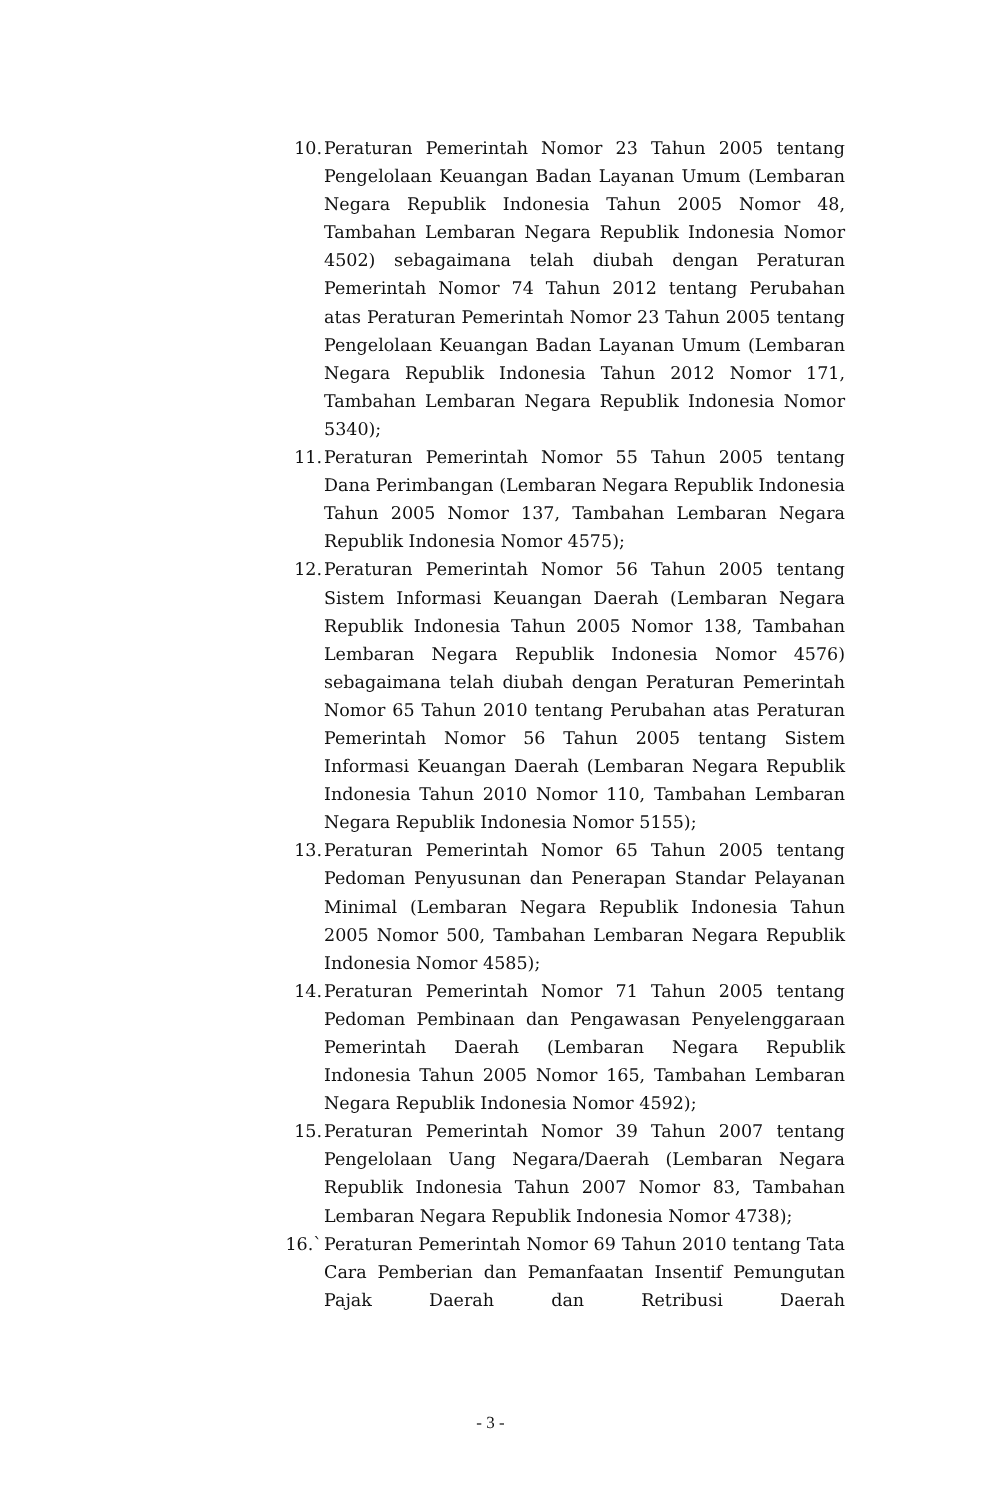10. Peraturan Pemerintah Nomor 23 Tahun 2005 tentang Pengelolaan Keuangan Badan Layanan Umum (Lembaran Negara Republik Indonesia Tahun 2005 Nomor 48, Tambahan Lembaran Negara Republik Indonesia Nomor 4502) sebagaimana telah diubah dengan Peraturan Pemerintah Nomor 74 Tahun 2012 tentang Perubahan atas Peraturan Pemerintah Nomor 23 Tahun 2005 tentang Pengelolaan Keuangan Badan Layanan Umum (Lembaran Negara Republik Indonesia Tahun 2012 Nomor 171, Tambahan Lembaran Negara Republik Indonesia Nomor 5340);
11. Peraturan Pemerintah Nomor 55 Tahun 2005 tentang Dana Perimbangan (Lembaran Negara Republik Indonesia Tahun 2005 Nomor 137, Tambahan Lembaran Negara Republik Indonesia Nomor 4575);
12. Peraturan Pemerintah Nomor 56 Tahun 2005 tentang Sistem Informasi Keuangan Daerah (Lembaran Negara Republik Indonesia Tahun 2005 Nomor 138, Tambahan Lembaran Negara Republik Indonesia Nomor 4576) sebagaimana telah diubah dengan Peraturan Pemerintah Nomor 65 Tahun 2010 tentang Perubahan atas Peraturan Pemerintah Nomor 56 Tahun 2005 tentang Sistem Informasi Keuangan Daerah (Lembaran Negara Republik Indonesia Tahun 2010 Nomor 110, Tambahan Lembaran Negara Republik Indonesia Nomor 5155);
13. Peraturan Pemerintah Nomor 65 Tahun 2005 tentang Pedoman Penyusunan dan Penerapan Standar Pelayanan Minimal (Lembaran Negara Republik Indonesia Tahun 2005 Nomor 500, Tambahan Lembaran Negara Republik Indonesia Nomor 4585);
14. Peraturan Pemerintah Nomor 71 Tahun 2005 tentang Pedoman Pembinaan dan Pengawasan Penyelenggaraan Pemerintah Daerah (Lembaran Negara Republik Indonesia Tahun 2005 Nomor 165, Tambahan Lembaran Negara Republik Indonesia Nomor 4592);
15. Peraturan Pemerintah Nomor 39 Tahun 2007 tentang Pengelolaan Uang Negara/Daerah (Lembaran Negara Republik Indonesia Tahun 2007 Nomor 83, Tambahan Lembaran Negara Republik Indonesia Nomor 4738);
16.` Peraturan Pemerintah Nomor 69 Tahun 2010 tentang Tata Cara Pemberian dan Pemanfaatan Insentif Pemungutan Pajak Daerah dan Retribusi Daerah
- 3 -